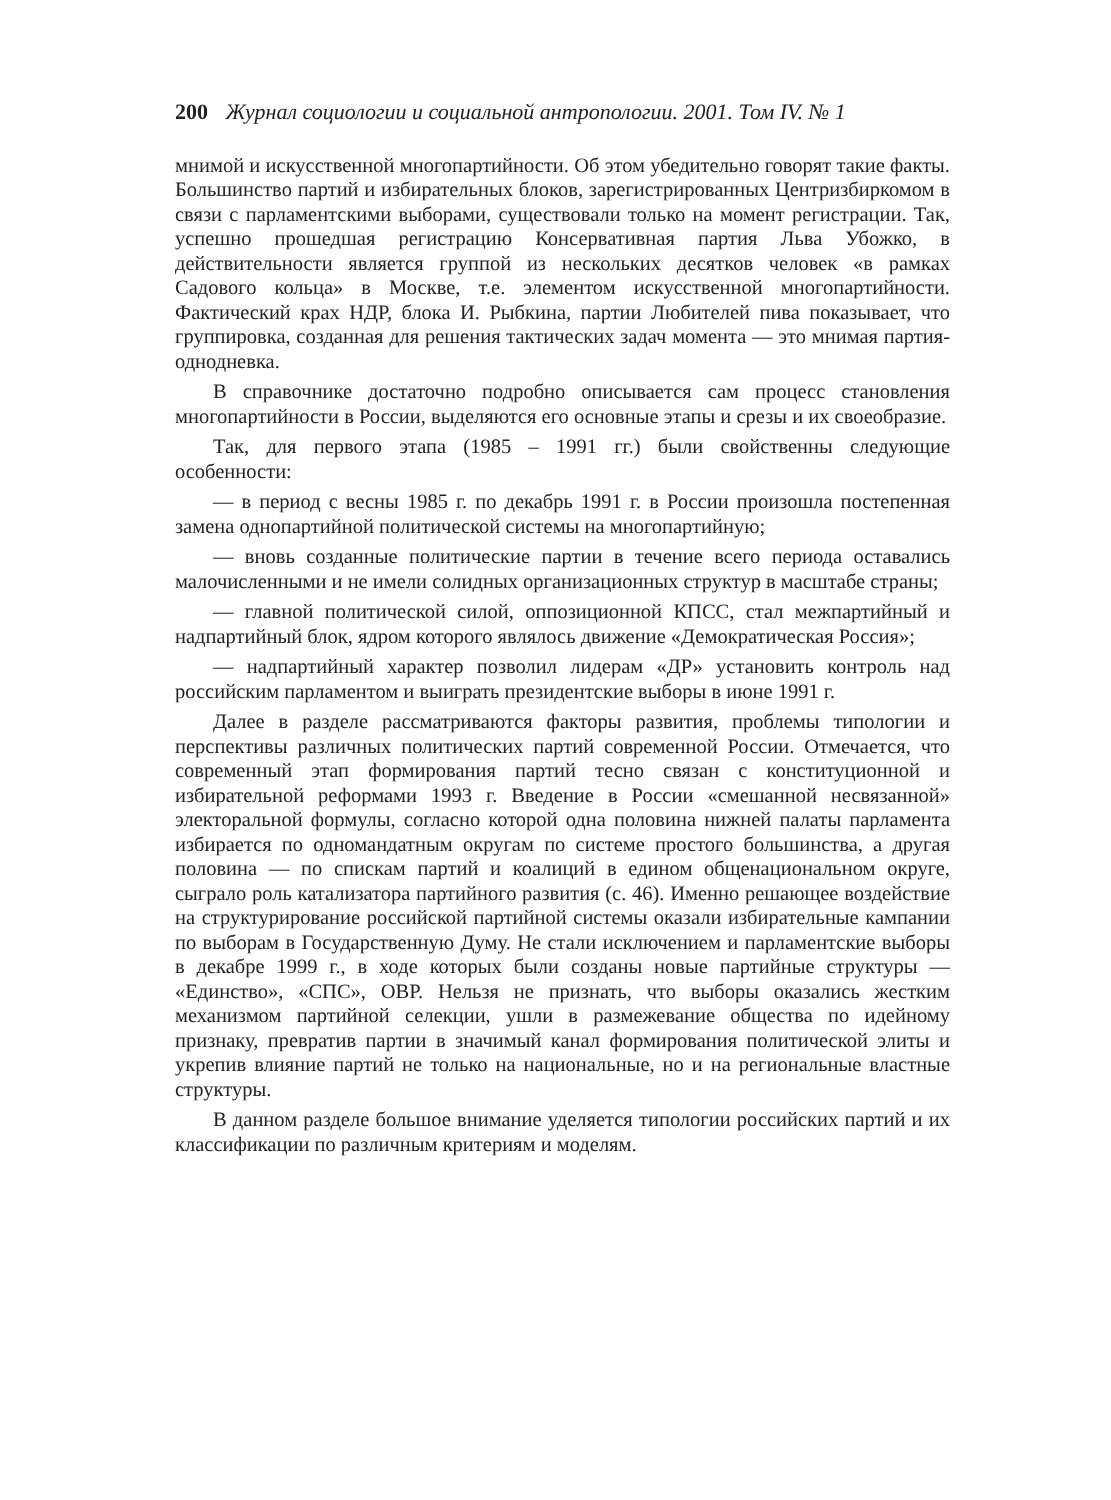200 Журнал социологии и социальной антропологии. 2001. Том IV. № 1
мнимой и искусственной многопартийности. Об этом убедительно говорят такие факты. Большинство партий и избирательных блоков, зарегистрированных Центризбиркомом в связи с парламентскими выборами, существовали только на момент регистрации. Так, успешно прошедшая регистрацию Консервативная партия Льва Убожко, в действительности является группой из нескольких десятков человек «в рамках Садового кольца» в Москве, т.е. элементом искусственной многопартийности. Фактический крах НДР, блока И. Рыбкина, партии Любителей пива показывает, что группировка, созданная для решения тактических задач момента — это мнимая партия-однодневка.
В справочнике достаточно подробно описывается сам процесс становления многопартийности в России, выделяются его основные этапы и срезы и их своеобразие.
Так, для первого этапа (1985 – 1991 гг.) были свойственны следующие особенности:
— в период с весны 1985 г. по декабрь 1991 г. в России произошла постепенная замена однопартийной политической системы на многопартийную;
— вновь созданные политические партии в течение всего периода оставались малочисленными и не имели солидных организационных структур в масштабе страны;
— главной политической силой, оппозиционной КПСС, стал межпартийный и надпартийный блок, ядром которого являлось движение «Демократическая Россия»;
— надпартийный характер позволил лидерам «ДР» установить контроль над российским парламентом и выиграть президентские выборы в июне 1991 г.
Далее в разделе рассматриваются факторы развития, проблемы типологии и перспективы различных политических партий современной России. Отмечается, что современный этап формирования партий тесно связан с конституционной и избирательной реформами 1993 г. Введение в России «смешанной несвязанной» электоральной формулы, согласно которой одна половина нижней палаты парламента избирается по одномандатным округам по системе простого большинства, а другая половина — по спискам партий и коалиций в едином общенациональном округе, сыграло роль катализатора партийного развития (с. 46). Именно решающее воздействие на структурирование российской партийной системы оказали избирательные кампании по выборам в Государственную Думу. Не стали исключением и парламентские выборы в декабре 1999 г., в ходе которых были созданы новые партийные структуры — «Единство», «СПС», ОВР. Нельзя не признать, что выборы оказались жестким механизмом партийной селекции, ушли в размежевание общества по идейному признаку, превратив партии в значимый канал формирования политической элиты и укрепив влияние партий не только на национальные, но и на региональные властные структуры.
В данном разделе большое внимание уделяется типологии российских партий и их классификации по различным критериям и моделям.